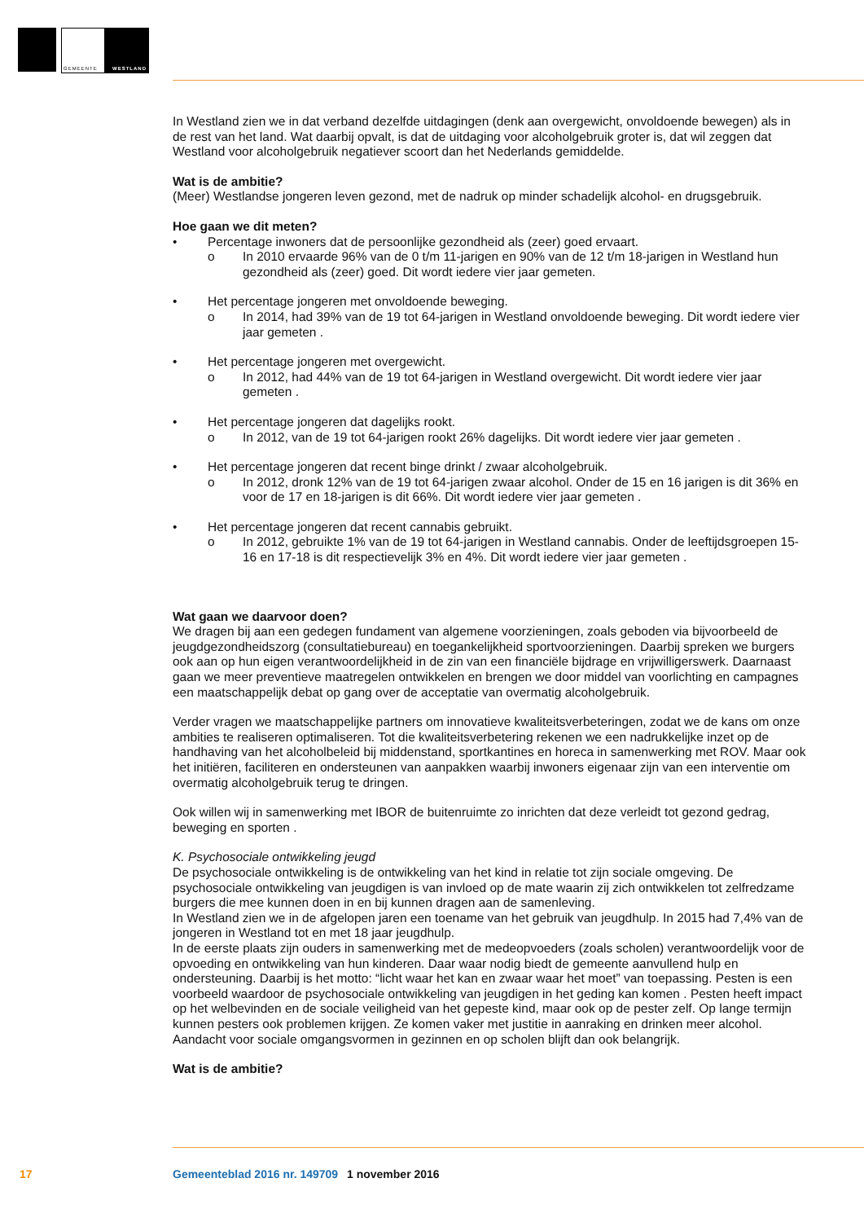GEMEENTE WESTLAND
In Westland zien we in dat verband dezelfde uitdagingen (denk aan overgewicht, onvoldoende bewegen) als in de rest van het land. Wat daarbij opvalt, is dat de uitdaging voor alcoholgebruik groter is, dat wil zeggen dat Westland voor alcoholgebruik negatiever scoort dan het Nederlands gemiddelde.
Wat is de ambitie?
(Meer) Westlandse jongeren leven gezond, met de nadruk op minder schadelijk alcohol- en drugsgebruik.
Hoe gaan we dit meten?
• Percentage inwoners dat de persoonlijke gezondheid als (zeer) goed ervaart.
o In 2010 ervaarde 96% van de 0 t/m 11-jarigen en 90% van de 12 t/m 18-jarigen in Westland hun gezondheid als (zeer) goed. Dit wordt iedere vier jaar gemeten.
• Het percentage jongeren met onvoldoende beweging.
o In 2014, had 39% van de 19 tot 64-jarigen in Westland onvoldoende beweging. Dit wordt iedere vier jaar gemeten .
• Het percentage jongeren met overgewicht.
o In 2012, had 44% van de 19 tot 64-jarigen in Westland overgewicht. Dit wordt iedere vier jaar gemeten .
• Het percentage jongeren dat dagelijks rookt.
o In 2012, van de 19 tot 64-jarigen rookt 26% dagelijks. Dit wordt iedere vier jaar gemeten .
• Het percentage jongeren dat recent binge drinkt / zwaar alcoholgebruik.
o In 2012, dronk 12% van de 19 tot 64-jarigen zwaar alcohol. Onder de 15 en 16 jarigen is dit 36% en voor de 17 en 18-jarigen is dit 66%. Dit wordt iedere vier jaar gemeten .
• Het percentage jongeren dat recent cannabis gebruikt.
o In 2012, gebruikte 1% van de 19 tot 64-jarigen in Westland cannabis. Onder de leeftijdsgroepen 15-16 en 17-18 is dit respectievelijk 3% en 4%. Dit wordt iedere vier jaar gemeten .
Wat gaan we daarvoor doen?
We dragen bij aan een gedegen fundament van algemene voorzieningen, zoals geboden via bijvoorbeeld de jeugdgezondheidszorg (consultatiebureau) en toegankelijkheid sportvoorzieningen. Daarbij spreken we burgers ook aan op hun eigen verantwoordelijkheid in de zin van een financiële bijdrage en vrijwilligerswerk. Daarnaast gaan we meer preventieve maatregelen ontwikkelen en brengen we door middel van voorlichting en campagnes een maatschappelijk debat op gang over de acceptatie van overmatig alcoholgebruik.
Verder vragen we maatschappelijke partners om innovatieve kwaliteitsverbeteringen, zodat we de kans om onze ambities te realiseren optimaliseren. Tot die kwaliteitsverbetering rekenen we een nadrukkelijke inzet op de handhaving van het alcoholbeleid bij middenstand, sportkantines en horeca in samenwerking met ROV. Maar ook het initiëren, faciliteren en ondersteunen van aanpakken waarbij inwoners eigenaar zijn van een interventie om overmatig alcoholgebruik terug te dringen.
Ook willen wij in samenwerking met IBOR de buitenruimte zo inrichten dat deze verleidt tot gezond gedrag, beweging en sporten .
K. Psychosociale ontwikkeling jeugd
De psychosociale ontwikkeling is de ontwikkeling van het kind in relatie tot zijn sociale omgeving. De psychosociale ontwikkeling van jeugdigen is van invloed op de mate waarin zij zich ontwikkelen tot zelfredzame burgers die mee kunnen doen in en bij kunnen dragen aan de samenleving.
In Westland zien we in de afgelopen jaren een toename van het gebruik van jeugdhulp. In 2015 had 7,4% van de jongeren in Westland tot en met 18 jaar jeugdhulp.
In de eerste plaats zijn ouders in samenwerking met de medeopvoeders (zoals scholen) verantwoordelijk voor de opvoeding en ontwikkeling van hun kinderen. Daar waar nodig biedt de gemeente aanvullend hulp en ondersteuning. Daarbij is het motto: “licht waar het kan en zwaar waar het moet” van toepassing. Pesten is een voorbeeld waardoor de psychosociale ontwikkeling van jeugdigen in het geding kan komen . Pesten heeft impact op het welbevinden en de sociale veiligheid van het gepeste kind, maar ook op de pester zelf. Op lange termijn kunnen pesters ook problemen krijgen. Ze komen vaker met justitie in aanraking en drinken meer alcohol. Aandacht voor sociale omgangsvormen in gezinnen en op scholen blijft dan ook belangrijk.
Wat is de ambitie?
17 Gemeenteblad 2016 nr. 149709 1 november 2016